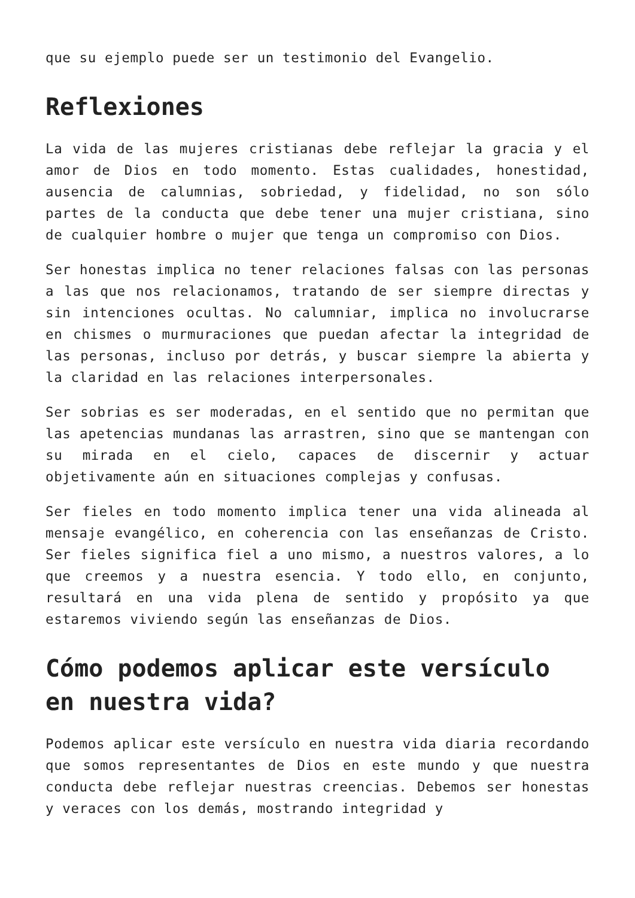que su ejemplo puede ser un testimonio del Evangelio.
Reflexiones
La vida de las mujeres cristianas debe reflejar la gracia y el amor de Dios en todo momento. Estas cualidades, honestidad, ausencia de calumnias, sobriedad, y fidelidad, no son sólo partes de la conducta que debe tener una mujer cristiana, sino de cualquier hombre o mujer que tenga un compromiso con Dios.
Ser honestas implica no tener relaciones falsas con las personas a las que nos relacionamos, tratando de ser siempre directas y sin intenciones ocultas. No calumniar, implica no involucrarse en chismes o murmuraciones que puedan afectar la integridad de las personas, incluso por detrás, y buscar siempre la abierta y la claridad en las relaciones interpersonales.
Ser sobrias es ser moderadas, en el sentido que no permitan que las apetencias mundanas las arrastren, sino que se mantengan con su mirada en el cielo, capaces de discernir y actuar objetivamente aún en situaciones complejas y confusas.
Ser fieles en todo momento implica tener una vida alineada al mensaje evangélico, en coherencia con las enseñanzas de Cristo. Ser fieles significa fiel a uno mismo, a nuestros valores, a lo que creemos y a nuestra esencia. Y todo ello, en conjunto, resultará en una vida plena de sentido y propósito ya que estaremos viviendo según las enseñanzas de Dios.
Cómo podemos aplicar este versículo en nuestra vida?
Podemos aplicar este versículo en nuestra vida diaria recordando que somos representantes de Dios en este mundo y que nuestra conducta debe reflejar nuestras creencias. Debemos ser honestas y veraces con los demás, mostrando integridad y